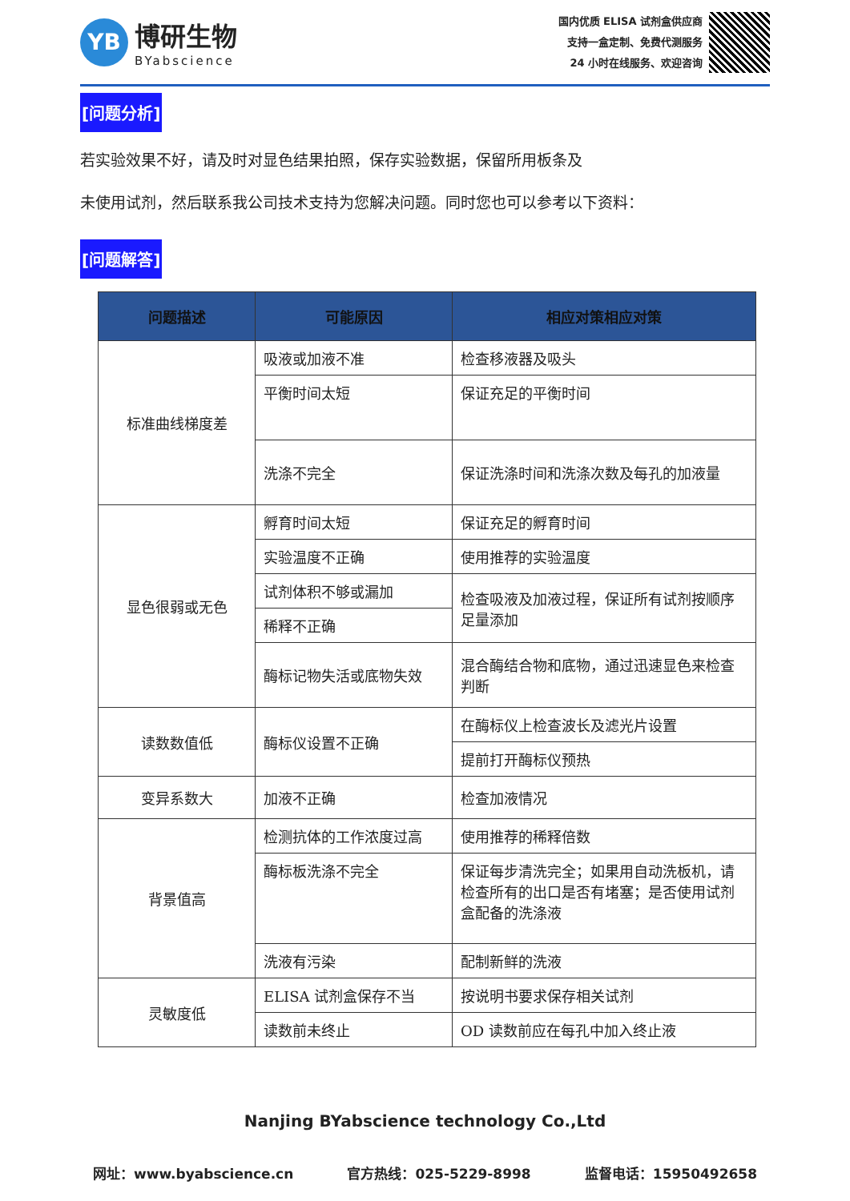YB
博研生物
BYabscience
国内优质 ELISA 试剂盒供应商
支持一盒定制、免费代测服务
24 小时在线服务、欢迎咨询
[问题分析]
若实验效果不好，请及时对显色结果拍照，保存实验数据，保留所用板条及
未使用试剂，然后联系我公司技术支持为您解决问题。同时您也可以参考以下资料：
[问题解答]
| 问题描述 | 可能原因 | 相应对策相应对策 |
| --- | --- | --- |
| 标准曲线梯度差 | 吸液或加液不准 | 检查移液器及吸头 |
| | 平衡时间太短 | 保证充足的平衡时间 |
| | 洗涤不完全 | 保证洗涤时间和洗涤次数及每孔的加液量 |
| 显色很弱或无色 | 孵育时间太短 | 保证充足的孵育时间 |
| | 实验温度不正确 | 使用推荐的实验温度 |
| | 试剂体积不够或漏加 | 检查吸液及加液过程，保证所有试剂按顺序足量添加 |
| | 稀释不正确 | |
| | 酶标记物失活或底物失效 | 混合酶结合物和底物，通过迅速显色来检查判断 |
| 读数数值低 | 酶标仪设置不正确 | 在酶标仪上检查波长及滤光片设置 |
| | | 提前打开酶标仪预热 |
| 变异系数大 | 加液不正确 | 检查加液情况 |
| 背景值高 | 检测抗体的工作浓度过高 | 使用推荐的稀释倍数 |
| | 酶标板洗涤不完全 | 保证每步清洗完全；如果用自动洗板机，请检查所有的出口是否有堵塞；是否使用试剂盒配备的洗涤液 |
| | 洗液有污染 | 配制新鲜的洗液 |
| 灵敏度低 | ELISA 试剂盒保存不当 | 按说明书要求保存相关试剂 |
| | 读数前未终止 | OD 读数前应在每孔中加入终止液 |
Nanjing BYabscience technology Co.,Ltd
网址：www.byabscience.cn 官方热线：025-5229-8998 监督电话：15950492658